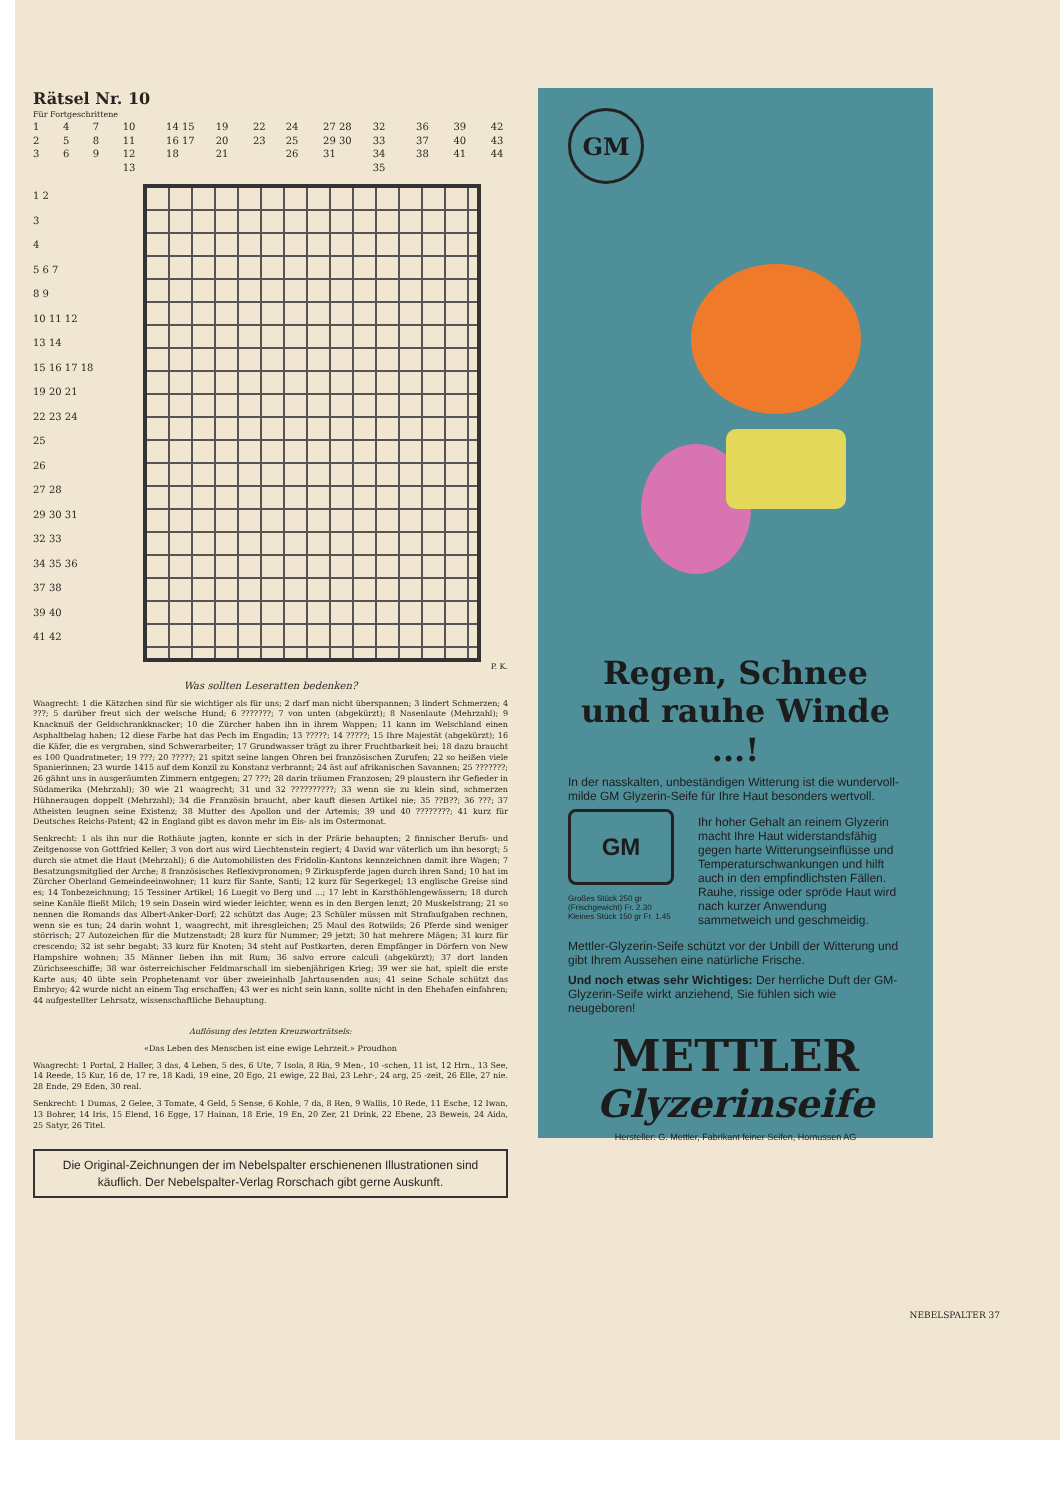Rätsel Nr. 10
Für Fortgeschrittene
1 2 3 4 5 6 7 8 9 10 11 12 13 14 15 16 17 18 19 20 21 22 23 24 25 26 27 28 29 30 31 32 33 34 35 36 37 38 39 40 41 42 43 44
1 2
3
4
5 6 7
8 9
10 11 12
13 14
15 16 17 18
19 20 21
22 23 24
25
26
27 28
29 30 31
32 33
34 35 36
37 38
39 40
41 42
P. K.
Was sollten Leseratten bedenken?
Waagrecht: 1 die Kätzchen sind für sie wichtiger als für uns; 2 darf man nicht überspannen; 3 lindert Schmerzen; 4 ???; 5 darüber freut sich der welsche Hund; 6 ???????; 7 von unten (abgekürzt); 8 Nasenlaute (Mehrzahl); 9 Knacknuß der Geldschrankknacker; 10 die Zürcher haben ihn in ihrem Wappen; 11 kann im Welschland einen Asphaltbelag haben; 12 diese Farbe hat das Pech im Engadin; 13 ?????; 14 ?????; 15 Ihre Majestät (abgekürzt); 16 die Käfer, die es vergraben, sind Schwerarbeiter; 17 Grundwasser trägt zu ihrer Fruchtbarkeit bei; 18 dazu braucht es 100 Quadratmeter; 19 ???; 20 ?????; 21 spitzt seine langen Ohren bei französischen Zurufen; 22 so heißen viele Spanierinnen; 23 wurde 1415 auf dem Konzil zu Konstanz verbrannt; 24 äst auf afrikanischen Savannen; 25 ???????; 26 gähnt uns in ausgeräumten Zimmern entgegen; 27 ???; 28 darin träumen Franzosen; 29 plaustern ihr Gefieder in Südamerika (Mehrzahl); 30 wie 21 waagrecht; 31 und 32 ??????????; 33 wenn sie zu klein sind, schmerzen Hühneraugen doppelt (Mehrzahl); 34 die Französin braucht, aber kauft diesen Artikel nie; 35 ??B??; 36 ???; 37 Atheisten leugnen seine Existenz; 38 Mutter des Apollon und der Artemis; 39 und 40 ????????; 41 kurz für Deutsches Reichs-Patent; 42 in England gibt es davon mehr im Eis- als im Ostermonat.
Senkrecht: 1 als ihn nur die Rothäute jagten, konnte er sich in der Prärie behaupten; 2 finnischer Berufs- und Zeitgenosse von Gottfried Keller; 3 von dort aus wird Liechtenstein regiert; 4 David war väterlich um ihn besorgt; 5 durch sie atmet die Haut (Mehrzahl); 6 die Automobilisten des Fridolin-Kantons kennzeichnen damit ihre Wagen; 7 Besatzungsmitglied der Arche; 8 französisches Reflexivpronomen; 9 Zirkuspferde jagen durch ihren Sand; 10 hat im Zürcher Oberland Gemeindeeinwohner; 11 kurz für Sante, Santi; 12 kurz für Segerkegel; 13 englische Greise sind es; 14 Tonbezeichnung; 15 Tessiner Artikel; 16 Luegit vo Berg und ...; 17 lebt in Karsthöhlengewässern; 18 durch seine Kanäle fließt Milch; 19 sein Dasein wird wieder leichter, wenn es in den Bergen lenzt; 20 Muskelstrang; 21 so nennen die Romands das Albert-Anker-Dorf; 22 schützt das Auge; 23 Schüler müssen mit Strafaufgaben rechnen, wenn sie es tun; 24 darin wohnt 1, waagrecht, mit ihresgleichen; 25 Maul des Rotwilds; 26 Pferde sind weniger störrisch; 27 Autozeichen für die Mutzenstadt; 28 kurz für Nummer; 29 jetzt; 30 hat mehrere Mägen; 31 kurz für crescendo; 32 ist sehr begabt; 33 kurz für Knoten; 34 steht auf Postkarten, deren Empfänger in Dörfern von New Hampshire wohnen; 35 Männer lieben ihn mit Rum; 36 salvo errore calculi (abgekürzt); 37 dort landen Zürichseeschiffe; 38 war österreichischer Feldmarschall im siebenjährigen Krieg; 39 wer sie hat, spielt die erste Karte aus; 40 übte sein Prophetenamt vor über zweieinhalb Jahrtausenden aus; 41 seine Schale schützt das Embryo; 42 wurde nicht an einem Tag erschaffen; 43 wer es nicht sein kann, sollte nicht in den Ehehafen einfahren; 44 aufgestellter Lehrsatz, wissenschaftliche Behauptung.
Auflösung des letzten Kreuzworträtsels:
«Das Leben des Menschen ist eine ewige Lehrzeit.» Proudhon
Waagrecht: 1 Portal, 2 Haller, 3 das, 4 Leben, 5 des, 6 Ute, 7 Isola, 8 Ria, 9 Men-, 10 -schen, 11 ist, 12 Hrn., 13 See, 14 Reede, 15 Kur, 16 de, 17 re, 18 Kadi, 19 eine, 20 Ego, 21 ewige, 22 Bai, 23 Lehr-, 24 arg, 25 -zeit, 26 Elle, 27 nie. 28 Ende, 29 Eden, 30 real.
Senkrecht: 1 Dumas, 2 Gelee, 3 Tomate, 4 Geld, 5 Sense, 6 Kohle, 7 da, 8 Ren, 9 Wallis, 10 Rede, 11 Esche, 12 Iwan, 13 Bohrer, 14 Iris, 15 Elend, 16 Egge, 17 Hainan, 18 Erie, 19 En, 20 Zer, 21 Drink, 22 Ebene, 23 Beweis, 24 Aida, 25 Satyr, 26 Titel.
Die Original-Zeichnungen der im Nebelspalter erschienenen Illustrationen sind käuflich. Der Nebelspalter-Verlag Rorschach gibt gerne Auskunft.
GM
Regen, Schnee und rauhe Winde ...!
In der nasskalten, unbeständigen Witterung ist die wundervoll-milde GM Glyzerin-Seife für Ihre Haut besonders wertvoll.
GM
Großes Stück 250 gr (Frischgewicht) Fr. 2.30
Kleines Stück 150 gr Fr. 1.45
Ihr hoher Gehalt an reinem Glyzerin macht Ihre Haut widerstandsfähig gegen harte Witterungseinflüsse und Temperaturschwankungen und hilft auch in den empfindlichsten Fällen. Rauhe, rissige oder spröde Haut wird nach kurzer Anwendung sammetweich und geschmeidig.
Mettler-Glyzerin-Seife schützt vor der Unbill der Witterung und gibt Ihrem Aussehen eine natürliche Frische.
Und noch etwas sehr Wichtiges: Der herrliche Duft der GM-Glyzerin-Seife wirkt anziehend, Sie fühlen sich wie neugeboren!
METTLER
Glyzerinseife
Hersteller: G. Mettler, Fabrikant feiner Seifen, Hornussen AG
NEBELSPALTER 37